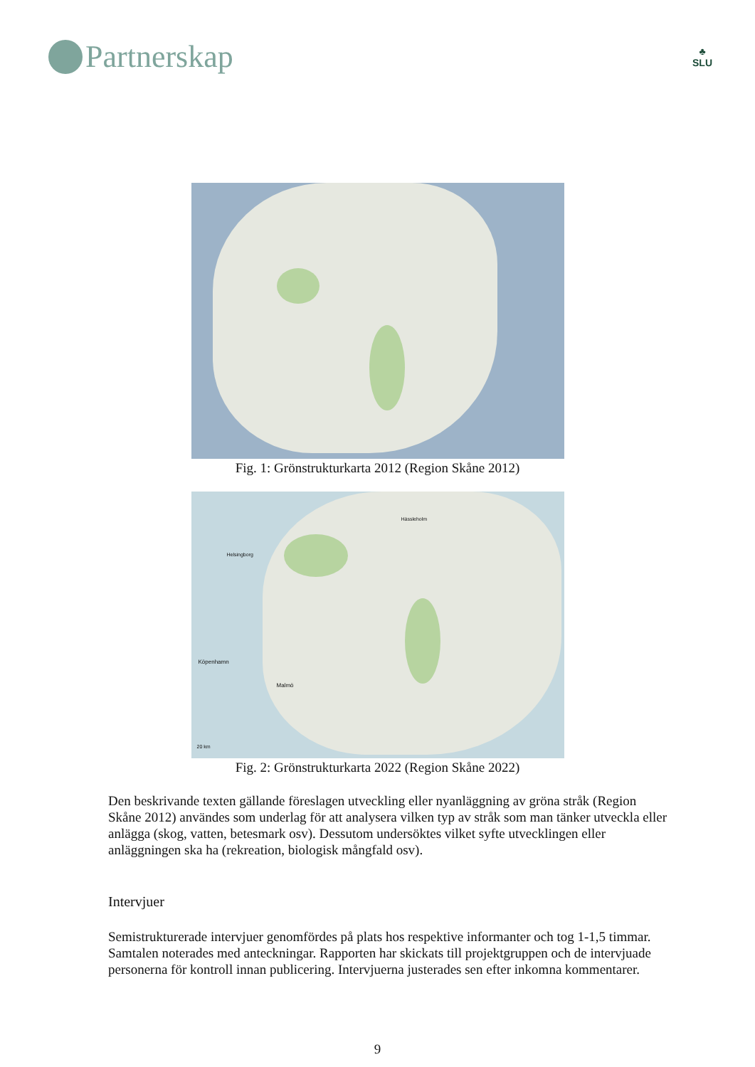Partnerskap
♣
SLU
Fig. 1: Grönstrukturkarta 2012 (Region Skåne 2012)
Helsingborg
Hässleholm
Köpenhamn
Malmö
20 km
Fig. 2: Grönstrukturkarta 2022 (Region Skåne 2022)
Den beskrivande texten gällande föreslagen utveckling eller nyanläggning av gröna stråk (Region Skåne 2012) användes som underlag för att analysera vilken typ av stråk som man tänker utveckla eller anlägga (skog, vatten, betesmark osv). Dessutom undersöktes vilket syfte utvecklingen eller anläggningen ska ha (rekreation, biologisk mångfald osv).
Intervjuer
Semistrukturerade intervjuer genomfördes på plats hos respektive informanter och tog 1-1,5 timmar. Samtalen noterades med anteckningar. Rapporten har skickats till projektgruppen och de intervjuade personerna för kontroll innan publicering. Intervjuerna justerades sen efter inkomna kommentarer.
9